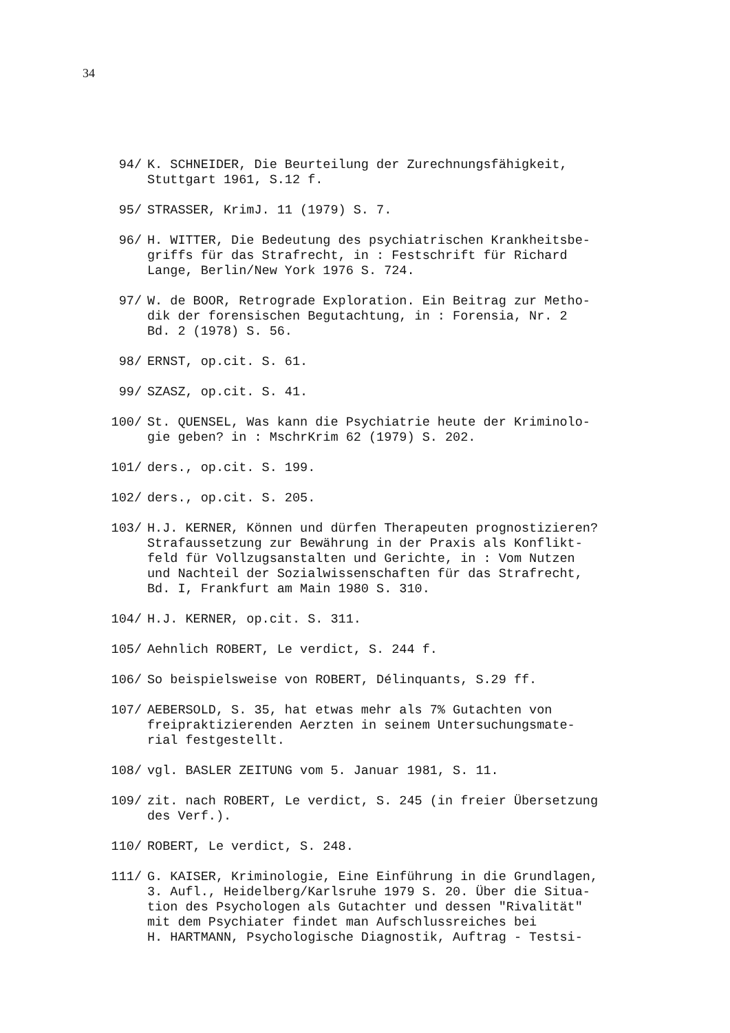34
94/ K. SCHNEIDER, Die Beurteilung der Zurechnungsfähigkeit,
Stuttgart 1961, S.12 f.
95/ STRASSER, KrimJ. 11 (1979) S. 7.
96/ H. WITTER, Die Bedeutung des psychiatrischen Krankheitsbe-
griffs für das Strafrecht, in : Festschrift für Richard
Lange, Berlin/New York 1976 S. 724.
97/ W. de BOOR, Retrograde Exploration. Ein Beitrag zur Metho-
dik der forensischen Begutachtung, in : Forensia, Nr. 2
Bd. 2 (1978) S. 56.
98/ ERNST, op.cit. S. 61.
99/ SZASZ, op.cit. S. 41.
100/ St. QUENSEL, Was kann die Psychiatrie heute der Kriminolo-
gie geben? in : MschrKrim 62 (1979) S. 202.
101/ ders., op.cit. S. 199.
102/ ders., op.cit. S. 205.
103/ H.J. KERNER, Können und dürfen Therapeuten prognostizieren?
Strafaussetzung zur Bewährung in der Praxis als Konflikt-
feld für Vollzugsanstalten und Gerichte, in : Vom Nutzen
und Nachteil der Sozialwissenschaften für das Strafrecht,
Bd. I, Frankfurt am Main 1980 S. 310.
104/ H.J. KERNER, op.cit. S. 311.
105/ Aehnlich ROBERT, Le verdict, S. 244 f.
106/ So beispielsweise von ROBERT, Délinquants, S.29 ff.
107/ AEBERSOLD, S. 35, hat etwas mehr als 7% Gutachten von
freipraktizierenden Aerzten in seinem Untersuchungsmate-
rial festgestellt.
108/ vgl. BASLER ZEITUNG vom 5. Januar 1981, S. 11.
109/ zit. nach ROBERT, Le verdict, S. 245 (in freier Übersetzung
des Verf.).
110/ ROBERT, Le verdict, S. 248.
111/ G. KAISER, Kriminologie, Eine Einführung in die Grundlagen,
3. Aufl., Heidelberg/Karlsruhe 1979 S. 20. Über die Situa-
tion des Psychologen als Gutachter und dessen "Rivalität"
mit dem Psychiater findet man Aufschlussreiches bei
H. HARTMANN, Psychologische Diagnostik, Auftrag - Testsi-